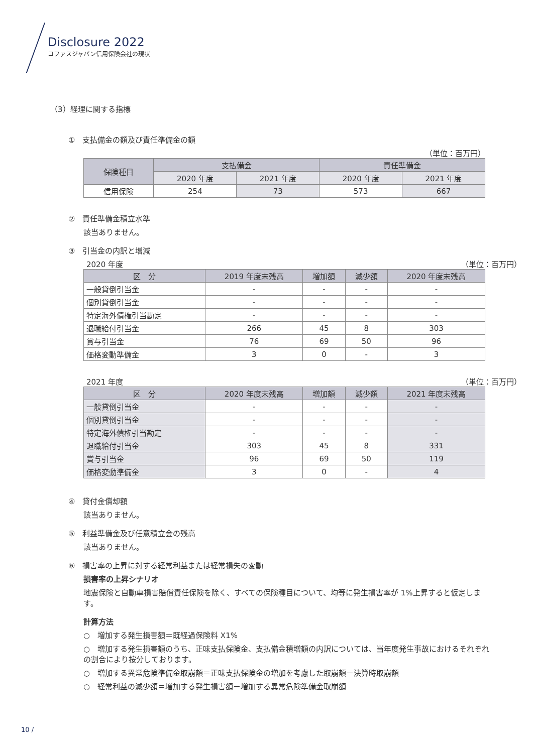Disclosure 2022
コファスジャパン信用保険会社の現状
（3）経理に関する指標
①　支払備金の額及び責任準備金の額
（単位：百万円）
| 保険種目 | 支払備金 | | 責任準備金 | |
| --- | --- | --- | --- | --- |
| | 2020 年度 | 2021 年度 | 2020 年度 | 2021 年度 |
| 信用保険 | 254 | 73 | 573 | 667 |
②　責任準備金積立水準
該当ありません。
③　引当金の内訳と増減
2020 年度 （単位：百万円）
| 区 分 | 2019 年度末残高 | 増加額 | 減少額 | 2020 年度末残高 |
| --- | --- | --- | --- | --- |
| 一般貸倒引当金 | - | - | - | - |
| 個別貸倒引当金 | - | - | - | - |
| 特定海外債権引当勘定 | - | - | - | - |
| 退職給付引当金 | 266 | 45 | 8 | 303 |
| 賞与引当金 | 76 | 69 | 50 | 96 |
| 価格変動準備金 | 3 | 0 | - | 3 |
2021 年度 （単位：百万円）
| 区 分 | 2020 年度末残高 | 増加額 | 減少額 | 2021 年度末残高 |
| --- | --- | --- | --- | --- |
| 一般貸倒引当金 | - | - | - | - |
| 個別貸倒引当金 | - | - | - | - |
| 特定海外債権引当勘定 | - | - | - | - |
| 退職給付引当金 | 303 | 45 | 8 | 331 |
| 賞与引当金 | 96 | 69 | 50 | 119 |
| 価格変動準備金 | 3 | 0 | - | 4 |
④　貸付金償却額
該当ありません。
⑤　利益準備金及び任意積立金の残高
該当ありません。
⑥　損害率の上昇に対する経常利益または経常損失の変動
損害率の上昇シナリオ
地震保険と自動車損害賠償責任保険を除く、すべての保険種目について、均等に発生損害率が 1%上昇すると仮定します。
計算方法
○　増加する発生損害額＝既経過保険料 X1%
○　増加する発生損害額のうち、正味支払保険金、支払備金積増額の内訳については、当年度発生事故におけるそれぞれの割合により按分しております。
○　増加する異常危険準備金取崩額＝正味支払保険金の増加を考慮した取崩額－決算時取崩額
○　経常利益の減少額＝増加する発生損害額－増加する異常危険準備金取崩額
10 /